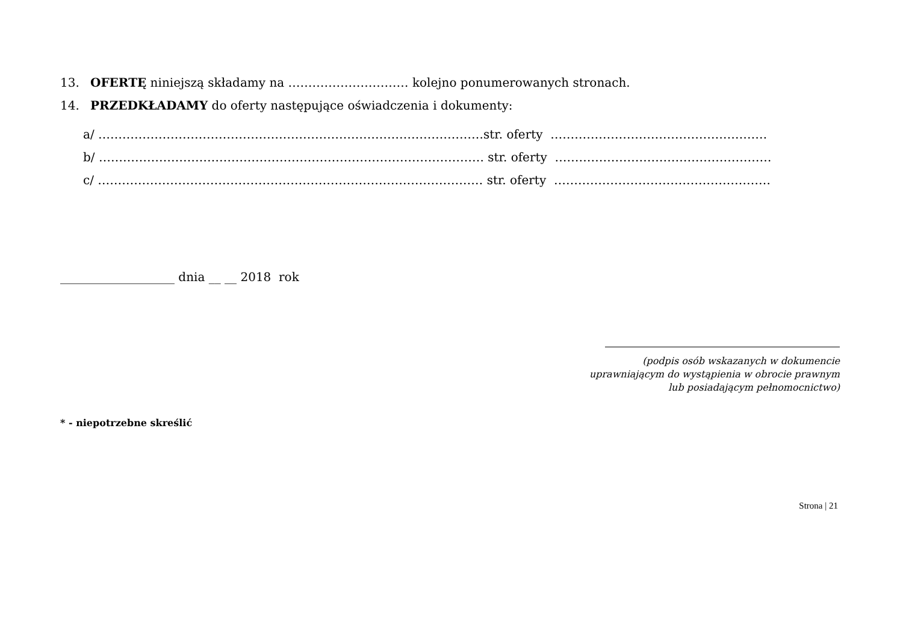13. OFERTĘ niniejszą składamy na ………………………… kolejno ponumerowanych stronach.
14. PRZEDKŁADAMY do oferty następujące oświadczenia i dokumenty:
a/ ……………………………………………………………………………………str. oferty ………………………………………………
b/ …………………………………………………………………………………… str. oferty ………………………………………………
c/ …………………………………………………………………………………… str. oferty ………………………………………………
___________________ dnia __ __ 2018 rok
(podpis osób wskazanych w dokumencie
uprawniającym do wystąpienia w obrocie prawnym
lub posiadającym pełnomocnictwo)
* - niepotrzebne skreślić
Strona | 21